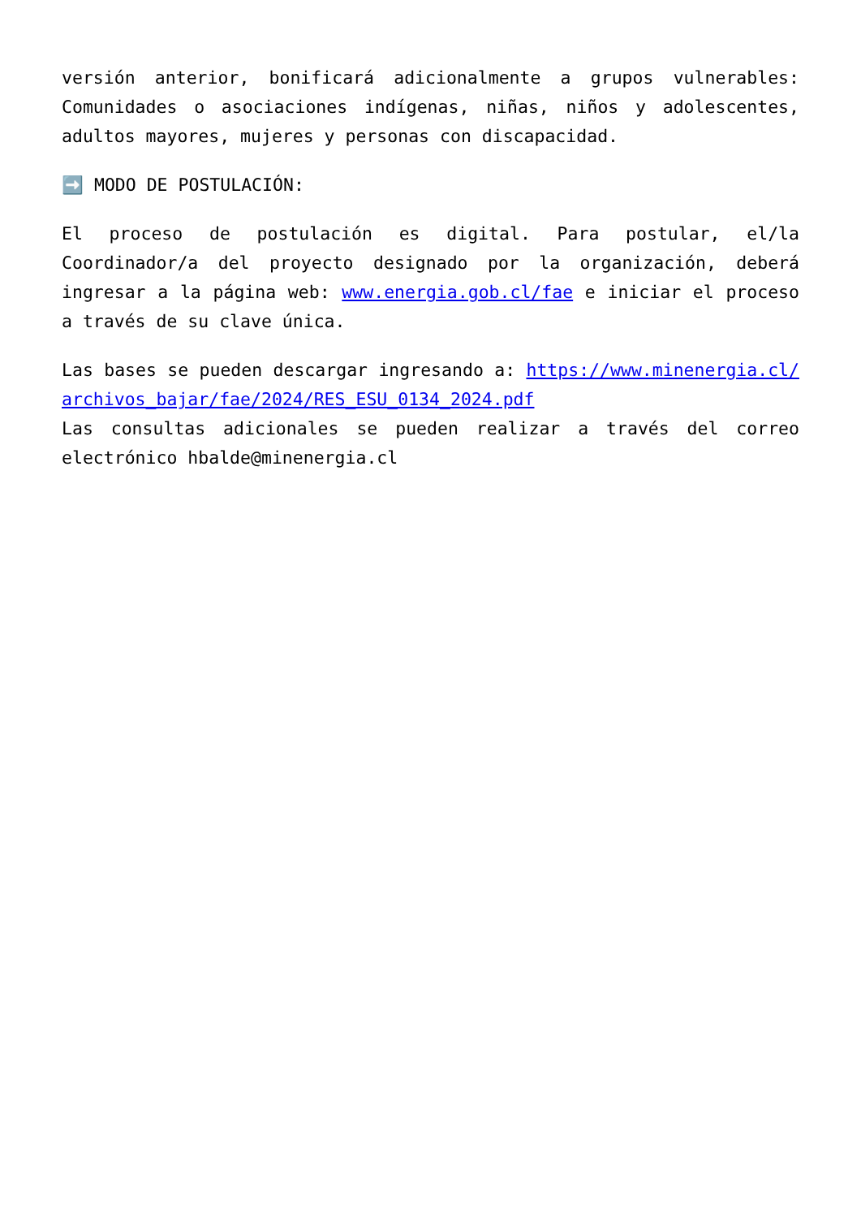versión anterior, bonificará adicionalmente a grupos vulnerables: Comunidades o asociaciones indígenas, niñas, niños y adolescentes, adultos mayores, mujeres y personas con discapacidad.
➡️ MODO DE POSTULACIÓN:
El proceso de postulación es digital. Para postular, el/la Coordinador/a del proyecto designado por la organización, deberá ingresar a la página web: www.energia.gob.cl/fae e iniciar el proceso a través de su clave única.
Las bases se pueden descargar ingresando a: https://www.minenergia.cl/archivos_bajar/fae/2024/RES_ESU_0134_2024.pdf
Las consultas adicionales se pueden realizar a través del correo electrónico hbalde@minenergia.cl